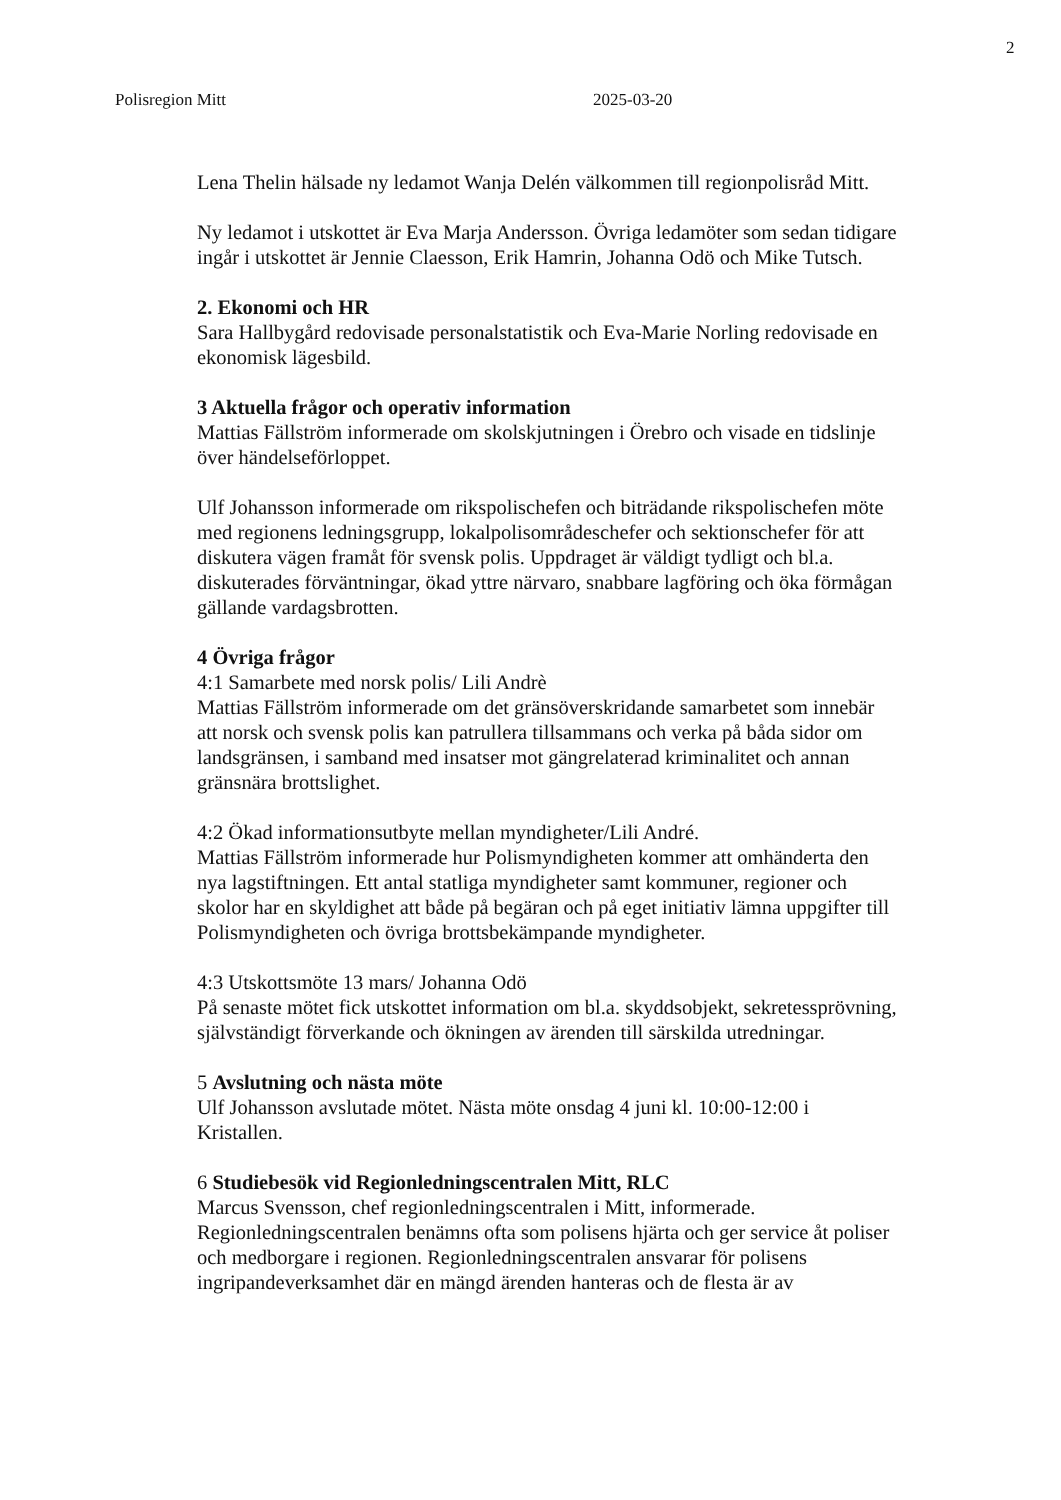2
Polisregion Mitt 2025-03-20
Lena Thelin hälsade ny ledamot Wanja Delén välkommen till regionpolisråd Mitt.
Ny ledamot i utskottet är Eva Marja Andersson. Övriga ledamöter som sedan tidigare ingår i utskottet är Jennie Claesson, Erik Hamrin, Johanna Odö och Mike Tutsch.
2. Ekonomi och HR
Sara Hallbygård redovisade personalstatistik och Eva-Marie Norling redovisade en ekonomisk lägesbild.
3 Aktuella frågor och operativ information
Mattias Fällström informerade om skolskjutningen i Örebro och visade en tidslinje över händelseförloppet.
Ulf Johansson informerade om rikspolischefen och biträdande rikspolischefen möte med regionens ledningsgrupp, lokalpolisområdeschefer och sektionschefer för att diskutera vägen framåt för svensk polis. Uppdraget är väldigt tydligt och bl.a. diskuterades förväntningar, ökad yttre närvaro, snabbare lagföring och öka förmågan gällande vardagsbrotten.
4 Övriga frågor
4:1 Samarbete med norsk polis/ Lili Andrè
Mattias Fällström informerade om det gränsöverskridande samarbetet som innebär att norsk och svensk polis kan patrullera tillsammans och verka på båda sidor om landsgränsen, i samband med insatser mot gängrelaterad kriminalitet och annan gränsnära brottslighet.
4:2 Ökad informationsutbyte mellan myndigheter/Lili André.
Mattias Fällström informerade hur Polismyndigheten kommer att omhänderta den nya lagstiftningen. Ett antal statliga myndigheter samt kommuner, regioner och skolor har en skyldighet att både på begäran och på eget initiativ lämna uppgifter till Polismyndigheten och övriga brottsbekämpande myndigheter.
4:3 Utskottsmöte 13 mars/ Johanna Odö
På senaste mötet fick utskottet information om bl.a. skyddsobjekt, sekretessprövning, självständigt förverkande och ökningen av ärenden till särskilda utredningar.
5 Avslutning och nästa möte
Ulf Johansson avslutade mötet. Nästa möte onsdag 4 juni kl. 10:00-12:00 i Kristallen.
6 Studiebesök vid Regionledningscentralen Mitt, RLC
Marcus Svensson, chef regionledningscentralen i Mitt, informerade. Regionledningscentralen benämns ofta som polisens hjärta och ger service åt poliser och medborgare i regionen. Regionledningscentralen ansvarar för polisens ingripandeverksamhet där en mängd ärenden hanteras och de flesta är av